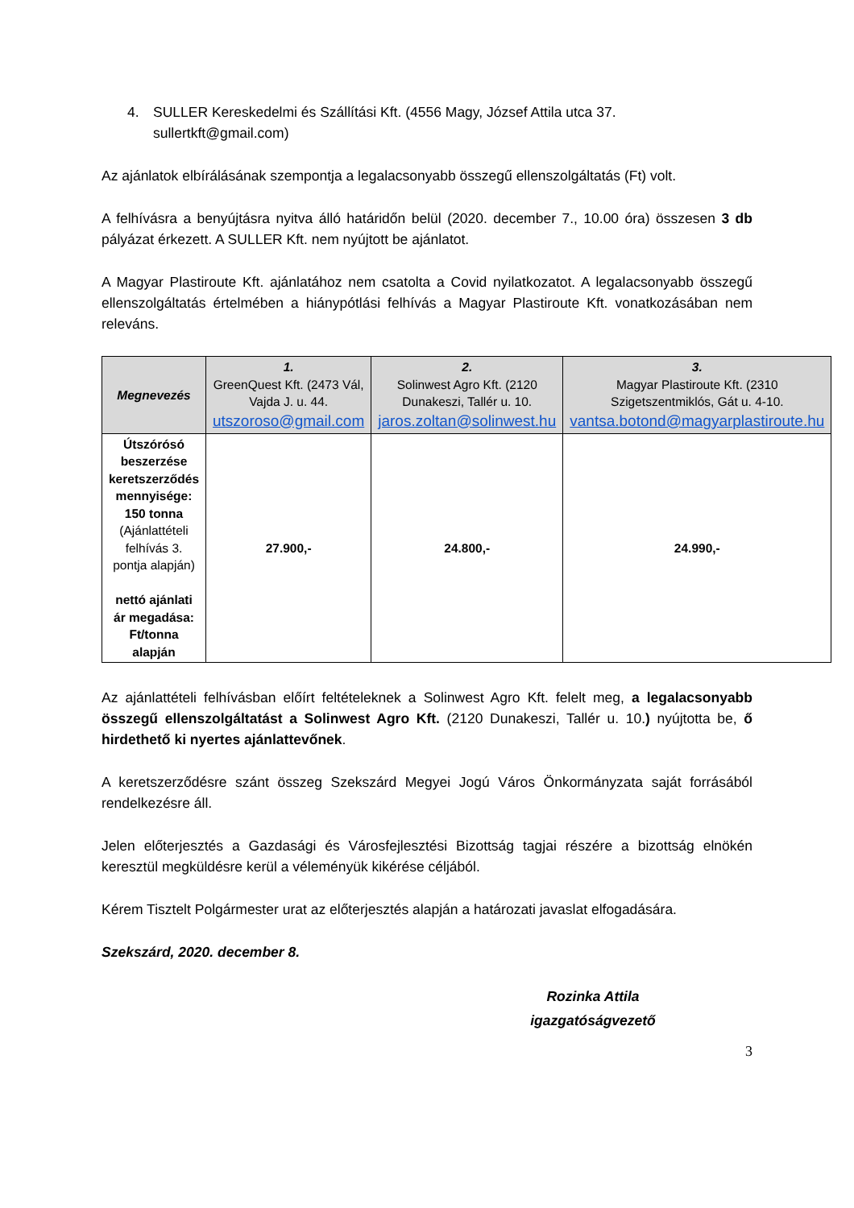4. SULLER Kereskedelmi és Szállítási Kft. (4556 Magy, József Attila utca 37. sullertkft@gmail.com)
Az ajánlatok elbírálásának szempontja a legalacsonyabb összegű ellenszolgáltatás (Ft) volt.
A felhívásra a benyújtásra nyitva álló határidőn belül (2020. december 7., 10.00 óra) összesen 3 db pályázat érkezett. A SULLER Kft. nem nyújtott be ajánlatot.
A Magyar Plastiroute Kft. ajánlatához nem csatolta a Covid nyilatkozatot. A legalacsonyabb összegű ellenszolgáltatás értelmében a hiánypótlási felhívás a Magyar Plastiroute Kft. vonatkozásában nem releváns.
| Megnevezés | 1. GreenQuest Kft. (2473 Vál, Vajda J. u. 44. utszoroso@gmail.com | 2. Solinwest Agro Kft. (2120 Dunakeszi, Tallér u. 10. jaros.zoltan@solinwest.hu | 3. Magyar Plastiroute Kft. (2310 Szigetszentmiklós, Gát u. 4-10. vantsa.botond@magyarplastiroute.hu |
| --- | --- | --- | --- |
| Útszórósó beszerzése keretszerződés mennyisége: 150 tonna (Ajánlattételi felhívás 3. pontja alapján) nettó ajánlati ár megadása: Ft/tonna alapján | 27.900,- | 24.800,- | 24.990,- |
Az ajánlattételi felhívásban előírt feltételeknek a Solinwest Agro Kft. felelt meg, a legalacsonyabb összegű ellenszolgáltatást a Solinwest Agro Kft. (2120 Dunakeszi, Tallér u. 10.) nyújtotta be, ő hirdethető ki nyertes ajánlattevőnek.
A keretszerződésre szánt összeg Szekszárd Megyei Jogú Város Önkormányzata saját forrásából rendelkezésre áll.
Jelen előterjesztés a Gazdasági és Városfejlesztési Bizottság tagjai részére a bizottság elnökén keresztül megküldésre kerül a véleményük kikérése céljából.
Kérem Tisztelt Polgármester urat az előterjesztés alapján a határozati javaslat elfogadására.
Szekszárd, 2020. december 8.
Rozinka Attila
igazgatóságvezető
3